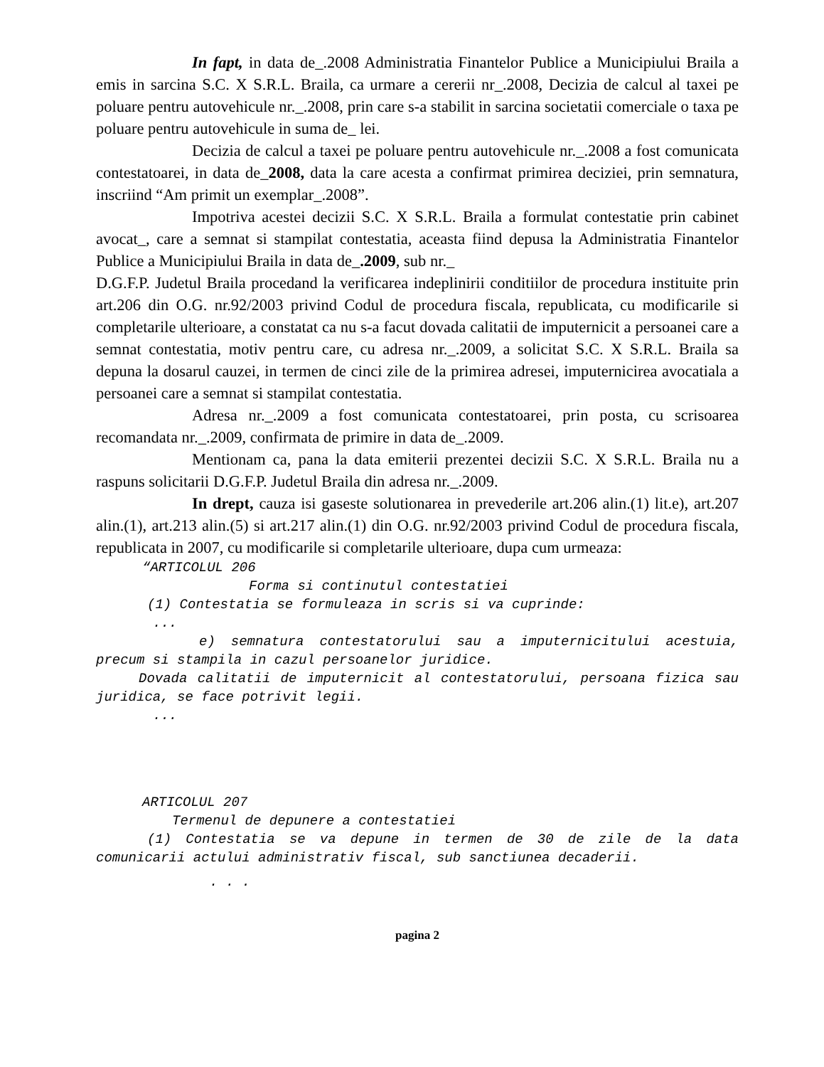In fapt, in data de_.2008 Administratia Finantelor Publice a Municipiului Braila a emis in sarcina S.C. X S.R.L. Braila, ca urmare a cererii nr_.2008, Decizia de calcul al taxei pe poluare pentru autovehicule nr._.2008, prin care s-a stabilit in sarcina societatii comerciale o taxa pe poluare pentru autovehicule in suma de_ lei.
Decizia de calcul a taxei pe poluare pentru autovehicule nr._.2008 a fost comunicata contestatoarei, in data de_2008, data la care acesta a confirmat primirea deciziei, prin semnatura, inscriind “Am primit un exemplar_.2008”.
Impotriva acestei decizii S.C. X S.R.L. Braila a formulat contestatie prin cabinet avocat_, care a semnat si stampilat contestatia, aceasta fiind depusa la Administratia Finantelor Publice a Municipiului Braila in data de_.2009, sub nr._
D.G.F.P. Judetul Braila procedand la verificarea indeplinirii conditiilor de procedura instituite prin art.206 din O.G. nr.92/2003 privind Codul de procedura fiscala, republicata, cu modificarile si completarile ulterioare, a constatat ca nu s-a facut dovada calitatii de imputernicit a persoanei care a semnat contestatia, motiv pentru care, cu adresa nr._.2009, a solicitat S.C. X S.R.L. Braila sa depuna la dosarul cauzei, in termen de cinci zile de la primirea adresei, imputernicirea avocatiala a persoanei care a semnat si stampilat contestatia.
Adresa nr._.2009 a fost comunicata contestatoarei, prin posta, cu scrisoarea recomandata nr._.2009, confirmata de primire in data de_.2009.
Mentionam ca, pana la data emiterii prezentei decizii S.C. X S.R.L. Braila nu a raspuns solicitarii D.G.F.P. Judetul Braila din adresa nr._.2009.
In drept, cauza isi gaseste solutionarea in prevederile art.206 alin.(1) lit.e), art.207 alin.(1), art.213 alin.(5) si art.217 alin.(1) din O.G. nr.92/2003 privind Codul de procedura fiscala, republicata in 2007, cu modificarile si completarile ulterioare, dupa cum urmeaza:
“ARTICOLUL 206
Forma si continutul contestatiei
(1) Contestatia se formuleaza in scris si va cuprinde:
...
e) semnatura contestatorului sau a imputernicitului acestuia, precum si stampila in cazul persoanelor juridice.
Dovada calitatii de imputernicit al contestatorului, persoana fizica sau juridica, se face potrivit legii.
...
ARTICOLUL 207
Termenul de depunere a contestatiei
(1) Contestatia se va depune in termen de 30 de zile de la data comunicarii actului administrativ fiscal, sub sanctiunea decaderii.
. . .
pagina 2